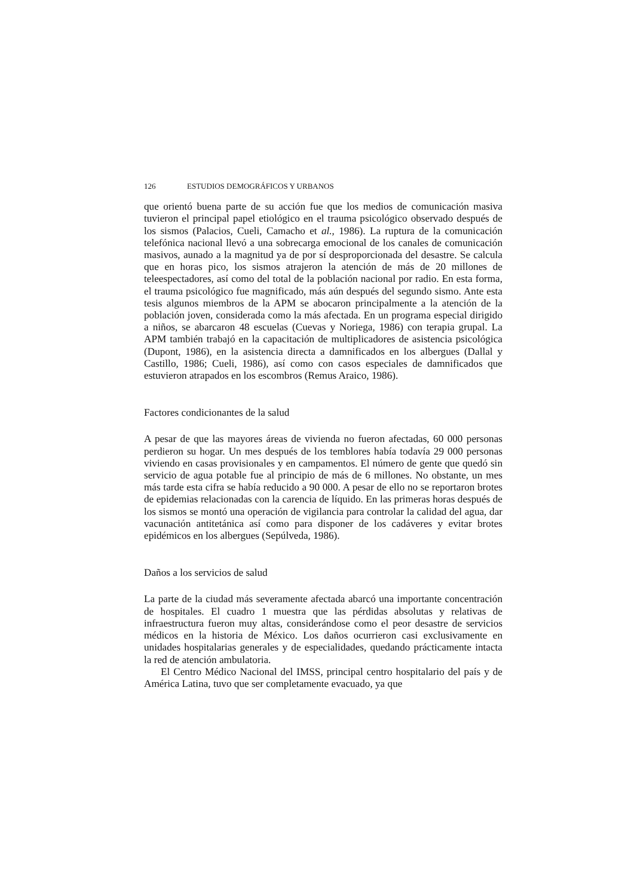126 ESTUDIOS DEMOGRÁFICOS Y URBANOS
que orientó buena parte de su acción fue que los medios de comunicación masiva tuvieron el principal papel etiológico en el trauma psicológico observado después de los sismos (Palacios, Cueli, Camacho et al., 1986). La ruptura de la comunicación telefónica nacional llevó a una sobrecarga emocional de los canales de comunicación masivos, aunado a la magnitud ya de por sí desproporcionada del desastre. Se calcula que en horas pico, los sismos atrajeron la atención de más de 20 millones de teleespectadores, así como del total de la población nacional por radio. En esta forma, el trauma psicológico fue magnificado, más aún después del segundo sismo. Ante esta tesis algunos miembros de la APM se abocaron principalmente a la atención de la población joven, considerada como la más afectada. En un programa especial dirigido a niños, se abarcaron 48 escuelas (Cuevas y Noriega, 1986) con terapia grupal. La APM también trabajó en la capacitación de multiplicadores de asistencia psicológica (Dupont, 1986), en la asistencia directa a damnificados en los albergues (Dallal y Castillo, 1986; Cueli, 1986), así como con casos especiales de damnificados que estuvieron atrapados en los escombros (Remus Araico, 1986).
Factores condicionantes de la salud
A pesar de que las mayores áreas de vivienda no fueron afectadas, 60 000 personas perdieron su hogar. Un mes después de los temblores había todavía 29 000 personas viviendo en casas provisionales y en campamentos. El número de gente que quedó sin servicio de agua potable fue al principio de más de 6 millones. No obstante, un mes más tarde esta cifra se había reducido a 90 000. A pesar de ello no se reportaron brotes de epidemias relacionadas con la carencia de líquido. En las primeras horas después de los sismos se montó una operación de vigilancia para controlar la calidad del agua, dar vacunación antitetánica así como para disponer de los cadáveres y evitar brotes epidémicos en los albergues (Sepúlveda, 1986).
Daños a los servicios de salud
La parte de la ciudad más severamente afectada abarcó una importante concentración de hospitales. El cuadro 1 muestra que las pérdidas absolutas y relativas de infraestructura fueron muy altas, considerándose como el peor desastre de servicios médicos en la historia de México. Los daños ocurrieron casi exclusivamente en unidades hospitalarias generales y de especialidades, quedando prácticamente intacta la red de atención ambulatoria.
El Centro Médico Nacional del IMSS, principal centro hospitalario del país y de América Latina, tuvo que ser completamente evacuado, ya que